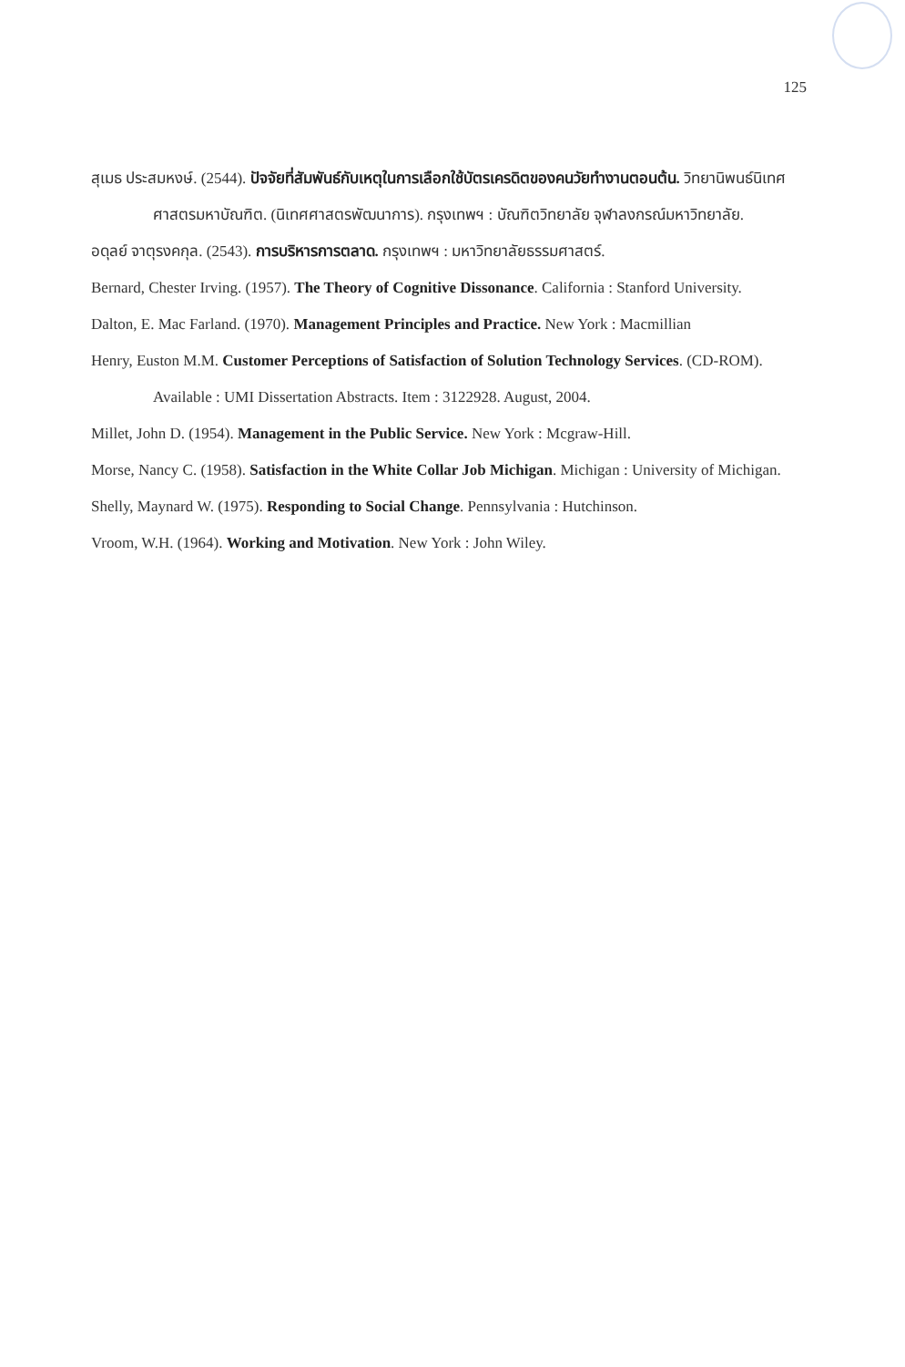125
สุเมธ ประสมหงษ์. (2544). ปัจจัยที่สัมพันธ์กับเหตุในการเลือกใช้บัตรเครดิตของคนวัยทำงานตอนต้น. วิทยานิพนธ์นิเทศศาสตรมหาบัณฑิต. (นิเทศศาสตรพัฒนาการ). กรุงเทพฯ : บัณฑิตวิทยาลัย จุฬาลงกรณ์มหาวิทยาลัย.
อดุลย์ จาตุรงคกุล. (2543). การบริหารการตลาด. กรุงเทพฯ : มหาวิทยาลัยธรรมศาสตร์.
Bernard, Chester Irving. (1957). The Theory of Cognitive Dissonance. California : Stanford University.
Dalton, E. Mac Farland. (1970). Management Principles and Practice. New York : Macmillian
Henry, Euston M.M. Customer Perceptions of Satisfaction of Solution Technology Services. (CD-ROM). Available : UMI Dissertation Abstracts. Item : 3122928. August, 2004.
Millet, John D. (1954). Management in the Public Service. New York : Mcgraw-Hill.
Morse, Nancy C. (1958). Satisfaction in the White Collar Job Michigan. Michigan : University of Michigan.
Shelly, Maynard W. (1975). Responding to Social Change. Pennsylvania : Hutchinson.
Vroom, W.H. (1964). Working and Motivation. New York : John Wiley.